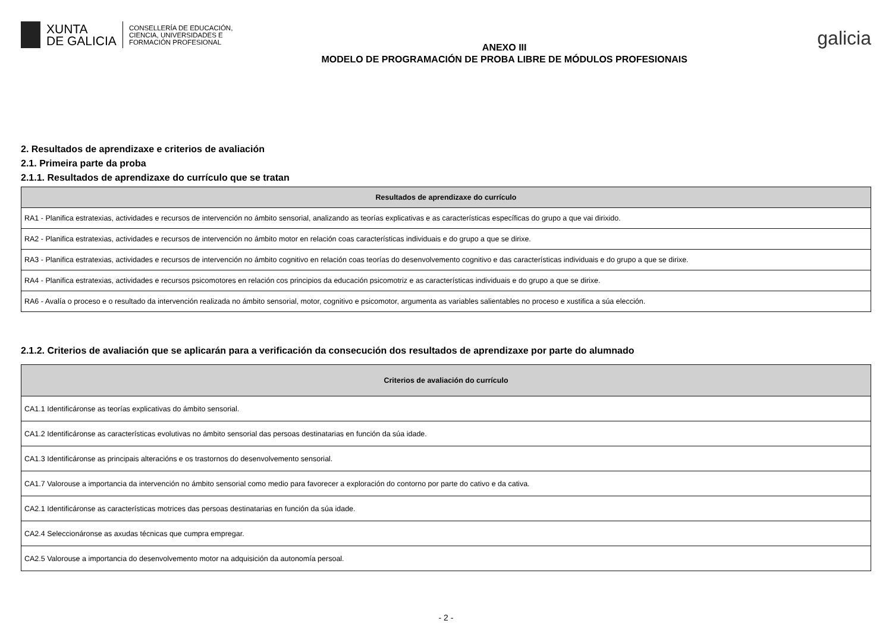XUNTA
DE GALICIA
CONSELLERÍA DE EDUCACIÓN,
CIENCIA, UNIVERSIDADES E
FORMACIÓN PROFESIONAL
ANEXO III
MODELO DE PROGRAMACIÓN DE PROBA LIBRE DE MÓDULOS PROFESIONAIS
galicia
2. Resultados de aprendizaxe e criterios de avaliación
2.1. Primeira parte da proba
2.1.1. Resultados de aprendizaxe do currículo que se tratan
| Resultados de aprendizaxe do currículo |
| --- |
| RA1 - Planifica estratexias, actividades e recursos de intervención no ámbito sensorial, analizando as teorías explicativas e as características específicas do grupo a que vai dirixido. |
| RA2 - Planifica estratexias, actividades e recursos de intervención no ámbito motor en relación coas características individuais e do grupo a que se dirixe. |
| RA3 - Planifica estratexias, actividades e recursos de intervención no ámbito cognitivo en relación coas teorías do desenvolvemento cognitivo e das características individuais e do grupo a que se dirixe. |
| RA4 - Planifica estratexias, actividades e recursos psicomotores en relación cos principios da educación psicomotriz e as características individuais e do grupo a que se dirixe. |
| RA6 - Avalía o proceso e o resultado da intervención realizada no ámbito sensorial, motor, cognitivo e psicomotor, argumenta as variables salientables no proceso e xustifica a súa elección. |
2.1.2. Criterios de avaliación que se aplicarán para a verificación da consecución dos resultados de aprendizaxe por parte do alumnado
| Criterios de avaliación do currículo |
| --- |
| CA1.1 Identificáronse as teorías explicativas do ámbito sensorial. |
| CA1.2 Identificáronse as características evolutivas no ámbito sensorial das persoas destinatarias en función da súa idade. |
| CA1.3 Identificáronse as principais alteracións e os trastornos do desenvolvemento sensorial. |
| CA1.7 Valorouse a importancia da intervención no ámbito sensorial como medio para favorecer a exploración do contorno por parte do cativo e da cativa. |
| CA2.1 Identificáronse as características motrices das persoas destinatarias en función da súa idade. |
| CA2.4 Seleccionáronse as axudas técnicas que cumpra empregar. |
| CA2.5 Valorouse a importancia do desenvolvemento motor na adquisición da autonomía persoal. |
- 2 -